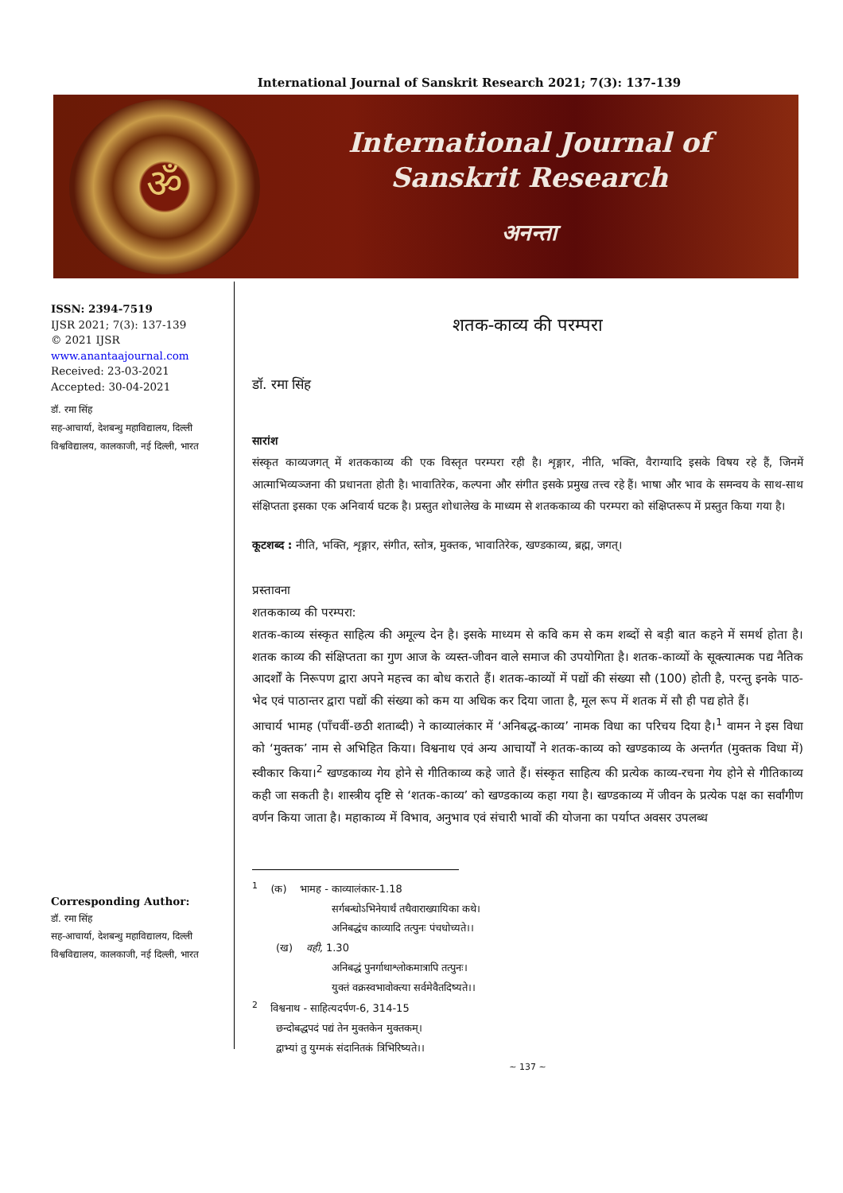International Journal of Sanskrit Research 2021; 7(3): 137-139
ॐ
International Journal of
Sanskrit Research
अनन्ता
ISSN: 2394-7519
IJSR 2021; 7(3): 137-139
© 2021 IJSR
www.anantaajournal.com
Received: 23-03-2021
Accepted: 30-04-2021
डॉ. रमा सिंह
सह-आचार्या, देशबन्धु महाविद्यालय, दिल्ली विश्वविद्यालय, कालकाजी, नई दिल्ली, भारत
Corresponding Author:
डॉ. रमा सिंह
सह-आचार्या, देशबन्धु महाविद्यालय, दिल्ली विश्वविद्यालय, कालकाजी, नई दिल्ली, भारत
शतक-काव्य की परम्परा
डॉ. रमा सिंह
सारांश
संस्कृत काव्यजगत् में शतककाव्य की एक विस्तृत परम्परा रही है। शृङ्गार, नीति, भक्ति, वैराग्यादि इसके विषय रहे हैं, जिनमें आत्माभिव्यञ्जना की प्रधानता होती है। भावातिरेक, कल्पना और संगीत इसके प्रमुख तत्त्व रहे हैं। भाषा और भाव के समन्वय के साथ-साथ संक्षिप्तता इसका एक अनिवार्य घटक है। प्रस्तुत शोधालेख के माध्यम से शतककाव्य की परम्परा को संक्षिप्तरूप में प्रस्तुत किया गया है।
कूटशब्द : नीति, भक्ति, शृङ्गार, संगीत, स्तोत्र, मुक्तक, भावातिरेक, खण्डकाव्य, ब्रह्म, जगत्।
प्रस्तावना
शतककाव्य की परम्परा:
शतक-काव्य संस्कृत साहित्य की अमूल्य देन है। इसके माध्यम से कवि कम से कम शब्दों से बड़ी बात कहने में समर्थ होता है। शतक काव्य की संक्षिप्तता का गुण आज के व्यस्त-जीवन वाले समाज की उपयोगिता है। शतक-काव्यों के सूक्त्यात्मक पद्य नैतिक आदर्शों के निरूपण द्वारा अपने महत्त्व का बोध कराते हैं। शतक-काव्यों में पद्यों की संख्या सौ (100) होती है, परन्तु इनके पाठ-भेद एवं पाठान्तर द्वारा पद्यों की संख्या को कम या अधिक कर दिया जाता है, मूल रूप में शतक में सौ ही पद्य होते हैं।
आचार्य भामह (पाँचवीं-छठी शताब्दी) ने काव्यालंकार में ‘अनिबद्ध-काव्य’ नामक विधा का परिचय दिया है।<sup>1</sup> वामन ने इस विधा को ‘मुक्तक’ नाम से अभिहित किया। विश्वनाथ एवं अन्य आचार्यों ने शतक-काव्य को खण्डकाव्य के अन्तर्गत (मुक्तक विधा में) स्वीकार किया।<sup>2</sup> खण्डकाव्य गेय होने से गीतिकाव्य कहे जाते हैं। संस्कृत साहित्य की प्रत्येक काव्य-रचना गेय होने से गीतिकाव्य कही जा सकती है। शास्त्रीय दृष्टि से ‘शतक-काव्य’ को खण्डकाव्य कहा गया है। खण्डकाव्य में जीवन के प्रत्येक पक्ष का सर्वांगीण वर्णन किया जाता है। महाकाव्य में विभाव, अनुभाव एवं संचारी भावों की योजना का पर्याप्त अवसर उपलब्ध
<sup>1</sup> (क) भामह - काव्यालंकार-1.18
सर्गबन्धोऽभिनेयार्थं तथैवाराख्यायिका कथे।
अनिबद्धंच काव्यादि तत्पुनः पंचधोच्यते।।
(ख) वही, 1.30
अनिबद्धं पुनर्गाथाश्लोकमात्रापि तत्पुनः।
युक्तं वक्रस्वभावोक्त्या सर्वमेवैतदिष्यते।।
<sup>2</sup> विश्वनाथ - साहित्यदर्पण-6, 314-15
छन्दोबद्धपदं पद्यं तेन मुक्तकेन मुक्तकम्।
द्वाभ्यां तु युग्मकं संदानितकं त्रिभिरिष्यते।।
~ 137 ~